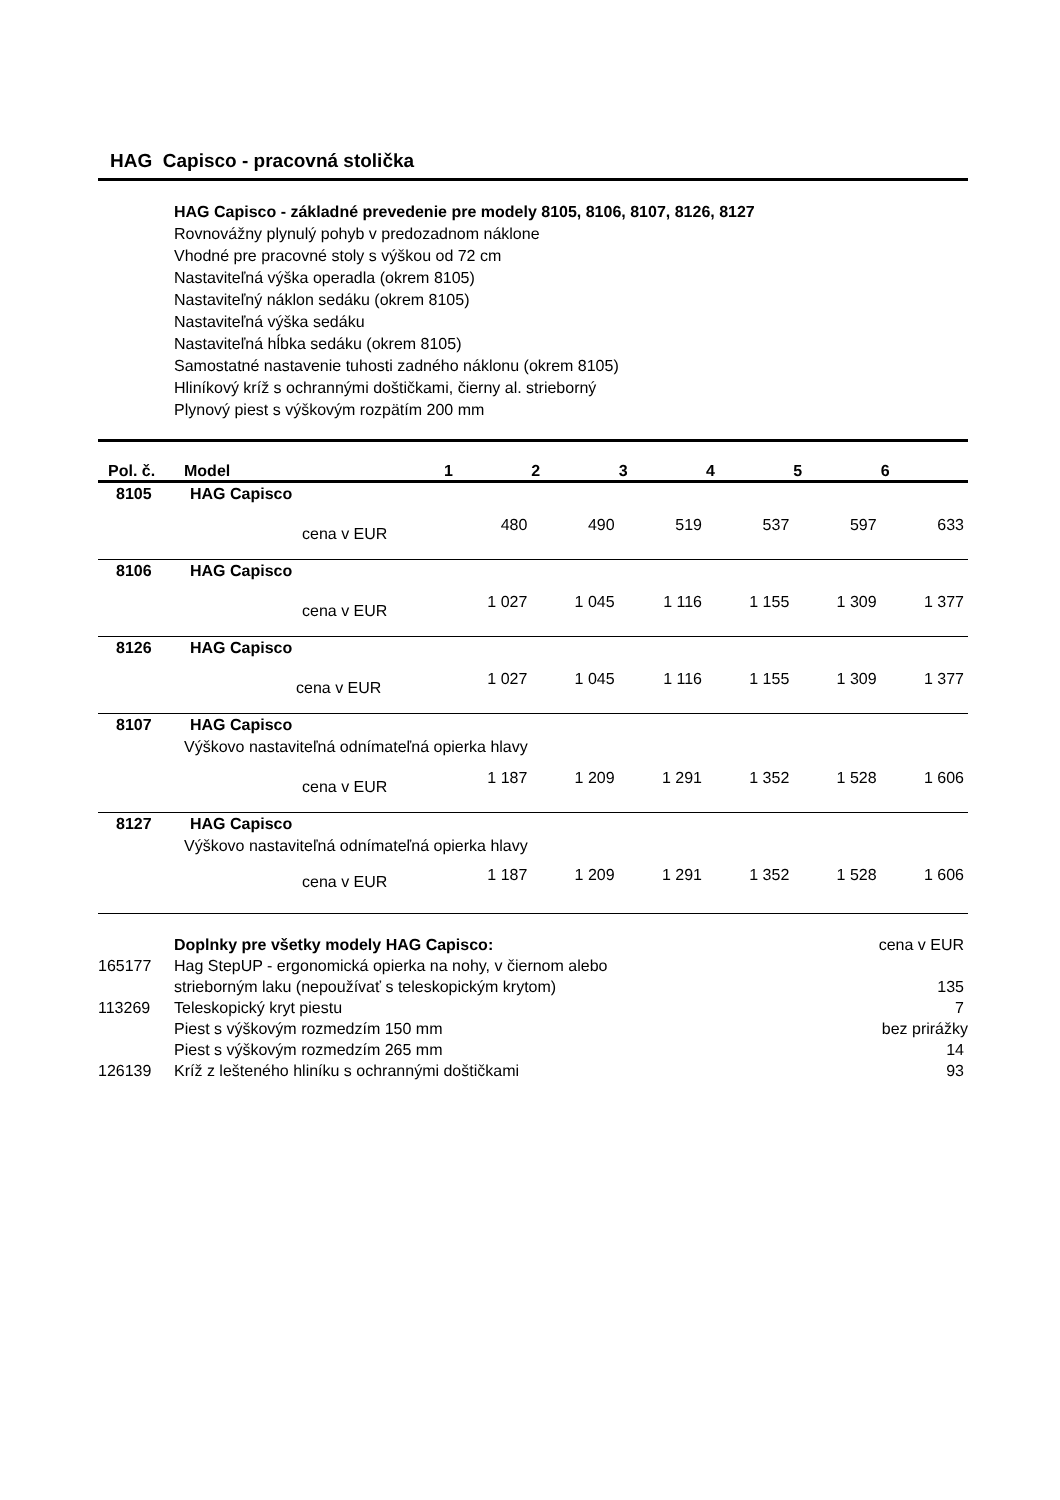HAG Capisco - pracovná stolička
HAG Capisco - základné prevedenie pre modely 8105, 8106, 8107, 8126, 8127
Rovnovážny plynulý pohyb v predozadnom náklone
Vhodné pre pracovné stoly s výškou od 72 cm
Nastaviteľná výška operadla (okrem 8105)
Nastaviteľný náklon sedáku (okrem 8105)
Nastaviteľná výška sedáku
Nastaviteľná hĺbka sedáku (okrem 8105)
Samostatné nastavenie tuhosti zadného náklonu (okrem 8105)
Hliníkový kríž s ochrannými doštičkami, čierny al. strieborný
Plynový piest s výškovým rozpätím 200 mm
| Pol. č. | Model | 1 | 2 | 3 | 4 | 5 | 6 |
| --- | --- | --- | --- | --- | --- | --- | --- |
| 8105 | HAG Capisco | | | | | | |
| | cena v EUR | 480 | 490 | 519 | 537 | 597 | 633 |
| 8106 | HAG Capisco | | | | | | |
| | cena v EUR | 1 027 | 1 045 | 1 116 | 1 155 | 1 309 | 1 377 |
| 8126 | HAG Capisco | | | | | | |
| | cena v EUR | 1 027 | 1 045 | 1 116 | 1 155 | 1 309 | 1 377 |
| 8107 | HAG Capisco | | | | | | |
| | Výškovo nastaviteľná odnímateľná opierka hlavy | | | | | | |
| | cena v EUR | 1 187 | 1 209 | 1 291 | 1 352 | 1 528 | 1 606 |
| 8127 | HAG Capisco | | | | | | |
| | Výškovo nastaviteľná odnímateľná opierka hlavy | | | | | | |
| | cena v EUR | 1 187 | 1 209 | 1 291 | 1 352 | 1 528 | 1 606 |
| | Doplnky pre všetky modely HAG Capisco: | cena v EUR |
| 165177 | Hag StepUP - ergonomická opierka na nohy, v čiernom alebo strieborným laku (nepoužívať s teleskopickým krytom) | 135 |
| 113269 | Teleskopický kryt piestu | 7 |
| | Piest s výškovým rozmedzím 150 mm | bez prirážky |
| | Piest s výškovým rozmedzím 265 mm | 14 |
| 126139 | Kríž z lešteného hliníku s ochrannými doštičkami | 93 |